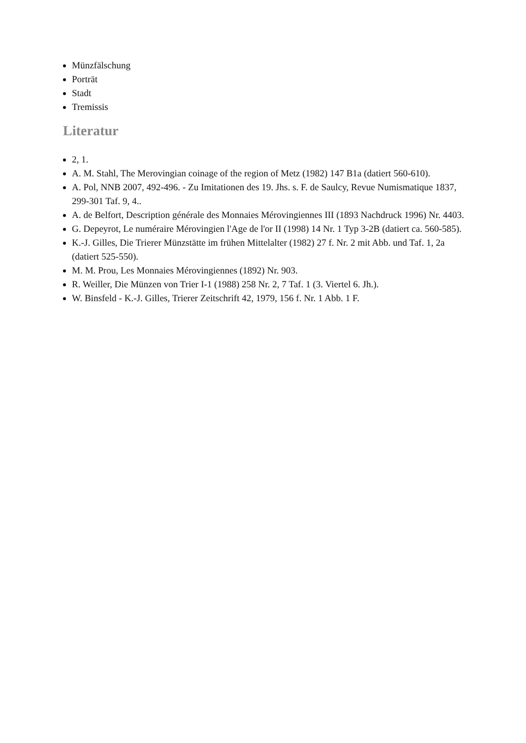Münzfälschung
Porträt
Stadt
Tremissis
Literatur
2, 1.
A. M. Stahl, The Merovingian coinage of the region of Metz (1982) 147 B1a (datiert 560-610).
A. Pol, NNB 2007, 492-496. - Zu Imitationen des 19. Jhs. s. F. de Saulcy, Revue Numismatique 1837, 299-301 Taf. 9, 4..
A. de Belfort, Description générale des Monnaies Mérovingiennes III (1893 Nachdruck 1996) Nr. 4403.
G. Depeyrot, Le numéraire Mérovingien l'Age de l'or II (1998) 14 Nr. 1 Typ 3-2B (datiert ca. 560-585).
K.-J. Gilles, Die Trierer Münzstätte im frühen Mittelalter (1982) 27 f. Nr. 2 mit Abb. und Taf. 1, 2a (datiert 525-550).
M. M. Prou, Les Monnaies Mérovingiennes (1892) Nr. 903.
R. Weiller, Die Münzen von Trier I-1 (1988) 258 Nr. 2, 7 Taf. 1 (3. Viertel 6. Jh.).
W. Binsfeld - K.-J. Gilles, Trierer Zeitschrift 42, 1979, 156 f. Nr. 1 Abb. 1 F.